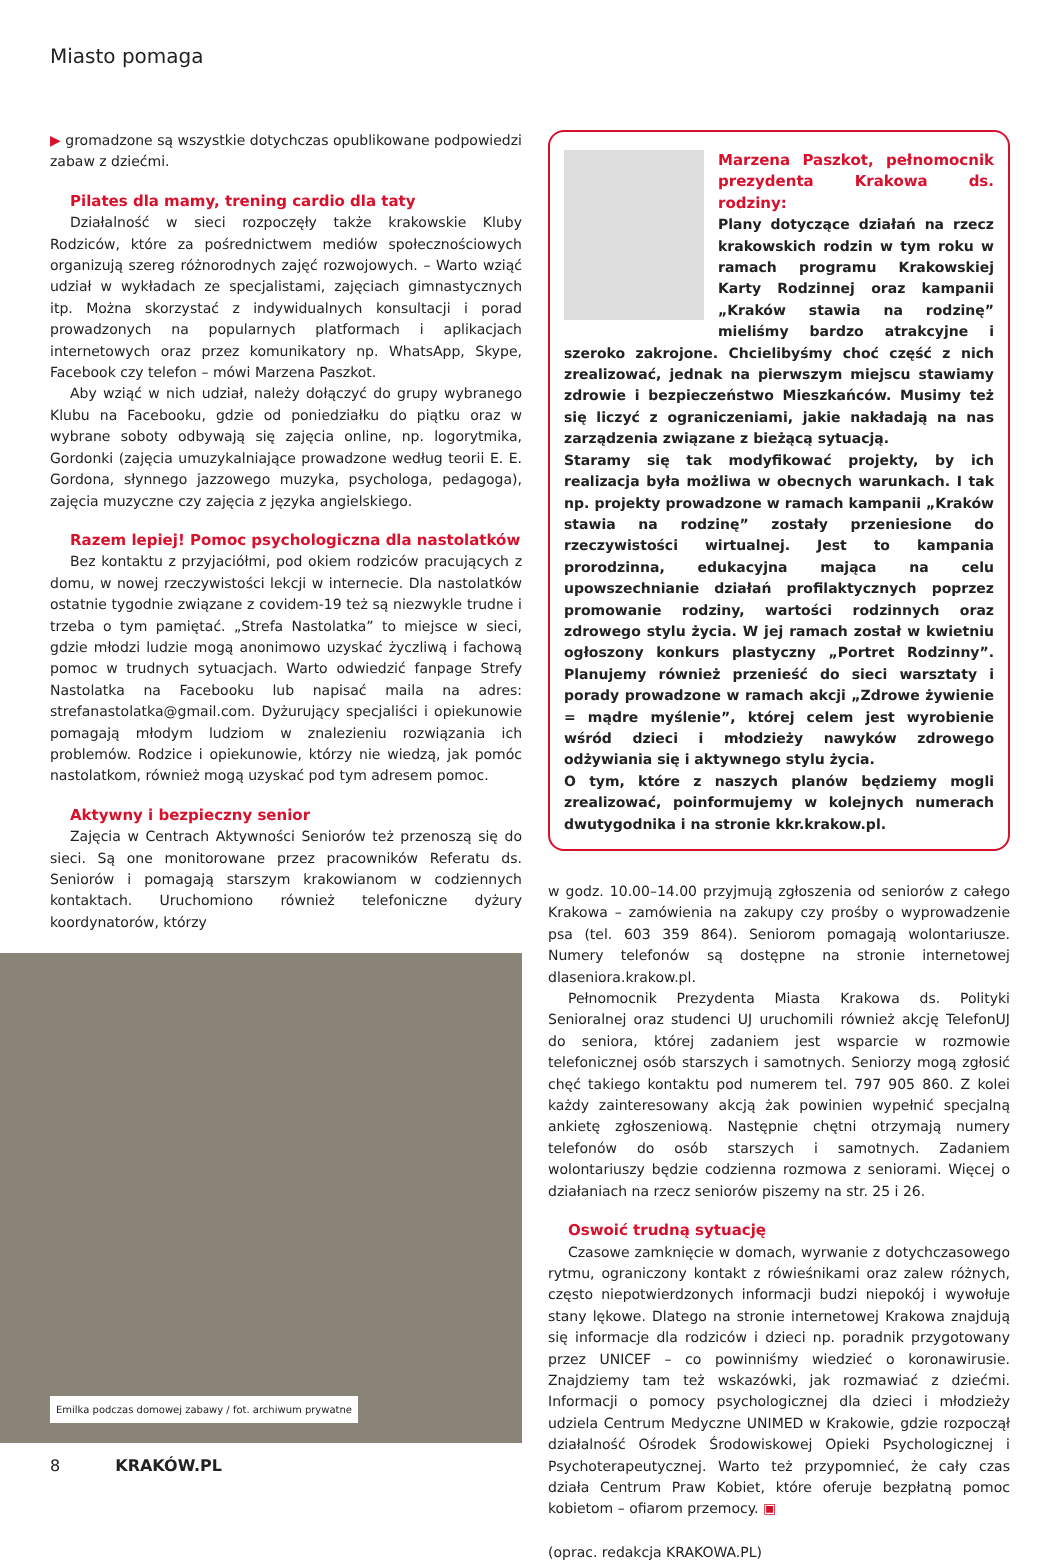Miasto pomaga
▶ gromadzone są wszystkie dotychczas opublikowane podpowiedzi zabaw z dziećmi.
Pilates dla mamy, trening cardio dla taty
Działalność w sieci rozpoczęły także krakowskie Kluby Rodziców, które za pośrednictwem mediów społecznościowych organizują szereg różnorodnych zajęć rozwojowych. – Warto wziąć udział w wykładach ze specjalistami, zajęciach gimnastycznych itp. Można skorzystać z indywidualnych konsultacji i porad prowadzonych na popularnych platformach i aplikacjach internetowych oraz przez komunikatory np. WhatsApp, Skype, Facebook czy telefon – mówi Marzena Paszkot.
Aby wziąć w nich udział, należy dołączyć do grupy wybranego Klubu na Facebooku, gdzie od poniedziałku do piątku oraz w wybrane soboty odbywają się zajęcia online, np. logorytmika, Gordonki (zajęcia umuzykalniające prowadzone według teorii E. E. Gordona, słynnego jazzowego muzyka, psychologa, pedagoga), zajęcia muzyczne czy zajęcia z języka angielskiego.
Razem lepiej! Pomoc psychologiczna dla nastolatków
Bez kontaktu z przyjaciółmi, pod okiem rodziców pracujących z domu, w nowej rzeczywistości lekcji w internecie. Dla nastolatków ostatnie tygodnie związane z covidem-19 też są niezwykle trudne i trzeba o tym pamiętać. „Strefa Nastolatka” to miejsce w sieci, gdzie młodzi ludzie mogą anonimowo uzyskać życzliwą i fachową pomoc w trudnych sytuacjach. Warto odwiedzić fanpage Strefy Nastolatka na Facebooku lub napisać maila na adres: strefanastolatka@gmail.com. Dyżurujący specjaliści i opiekunowie pomagają młodym ludziom w znalezieniu rozwiązania ich problemów. Rodzice i opiekunowie, którzy nie wiedzą, jak pomóc nastolatkom, również mogą uzyskać pod tym adresem pomoc.
Aktywny i bezpieczny senior
Zajęcia w Centrach Aktywności Seniorów też przenoszą się do sieci. Są one monitorowane przez pracowników Referatu ds. Seniorów i pomagają starszym krakowianom w codziennych kontaktach. Uruchomiono również telefoniczne dyżury koordynatorów, którzy
Emilka podczas domowej zabawy / fot. archiwum prywatne
Marzena Paszkot, pełnomocnik prezydenta Krakowa ds. rodziny:
Plany dotyczące działań na rzecz krakowskich rodzin w tym roku w ramach programu Krakowskiej Karty Rodzinnej oraz kampanii „Kraków stawia na rodzinę” mieliśmy bardzo atrakcyjne i szeroko zakrojone. Chcielibyśmy choć część z nich zrealizować, jednak na pierwszym miejscu stawiamy zdrowie i bezpieczeństwo Mieszkańców. Musimy też się liczyć z ograniczeniami, jakie nakładają na nas zarządzenia związane z bieżącą sytuacją.
Staramy się tak modyfikować projekty, by ich realizacja była możliwa w obecnych warunkach. I tak np. projekty prowadzone w ramach kampanii „Kraków stawia na rodzinę” zostały przeniesione do rzeczywistości wirtualnej. Jest to kampania prorodzinna, edukacyjna mająca na celu upowszechnianie działań profilaktycznych poprzez promowanie rodziny, wartości rodzinnych oraz zdrowego stylu życia. W jej ramach został w kwietniu ogłoszony konkurs plastyczny „Portret Rodzinny”. Planujemy również przenieść do sieci warsztaty i porady prowadzone w ramach akcji „Zdrowe żywienie = mądre myślenie”, której celem jest wyrobienie wśród dzieci i młodzieży nawyków zdrowego odżywiania się i aktywnego stylu życia.
O tym, które z naszych planów będziemy mogli zrealizować, poinformujemy w kolejnych numerach dwutygodnika i na stronie kkr.krakow.pl.
w godz. 10.00–14.00 przyjmują zgłoszenia od seniorów z całego Krakowa – zamówienia na zakupy czy prośby o wyprowadzenie psa (tel. 603 359 864). Seniorom pomagają wolontariusze. Numery telefonów są dostępne na stronie internetowej dlaseniora.krakow.pl.
Pełnomocnik Prezydenta Miasta Krakowa ds. Polityki Senioralnej oraz studenci UJ uruchomili również akcję TelefonUJ do seniora, której zadaniem jest wsparcie w rozmowie telefonicznej osób starszych i samotnych. Seniorzy mogą zgłosić chęć takiego kontaktu pod numerem tel. 797 905 860. Z kolei każdy zainteresowany akcją żak powinien wypełnić specjalną ankietę zgłoszeniową. Następnie chętni otrzymają numery telefonów do osób starszych i samotnych. Zadaniem wolontariuszy będzie codzienna rozmowa z seniorami. Więcej o działaniach na rzecz seniorów piszemy na str. 25 i 26.
Oswoić trudną sytuację
Czasowe zamknięcie w domach, wyrwanie z dotychczasowego rytmu, ograniczony kontakt z rówieśnikami oraz zalew różnych, często niepotwierdzonych informacji budzi niepokój i wywołuje stany lękowe. Dlatego na stronie internetowej Krakowa znajdują się informacje dla rodziców i dzieci np. poradnik przygotowany przez UNICEF – co powinniśmy wiedzieć o koronawirusie. Znajdziemy tam też wskazówki, jak rozmawiać z dziećmi. Informacji o pomocy psychologicznej dla dzieci i młodzieży udziela Centrum Medyczne UNIMED w Krakowie, gdzie rozpoczął działalność Ośrodek Środowiskowej Opieki Psychologicznej i Psychoterapeutycznej. Warto też przypomnieć, że cały czas działa Centrum Praw Kobiet, które oferuje bezpłatną pomoc kobietom – ofiarom przemocy. ▣
(oprac. redakcja KRAKOWA.PL)
8 KRAKÓW.PL